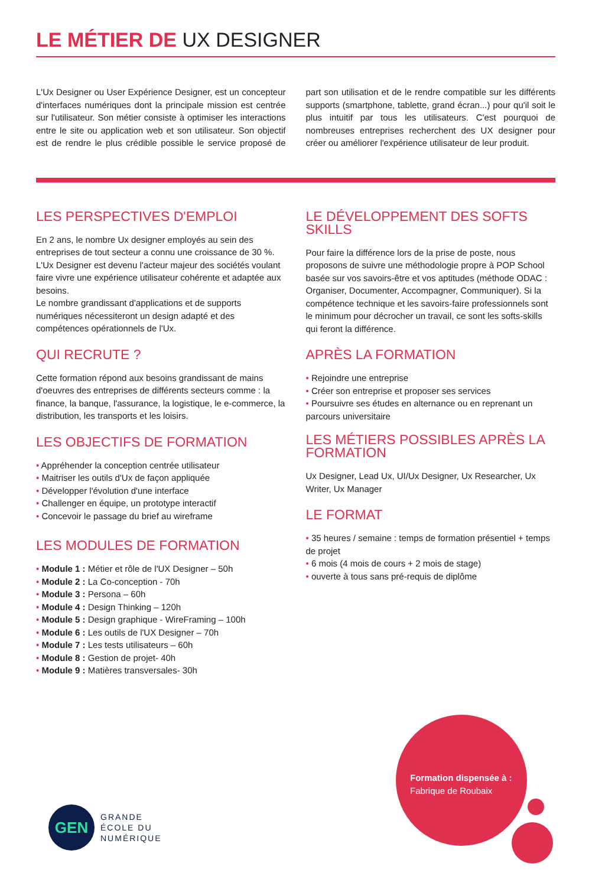LE MÉTIER DE UX DESIGNER
L'Ux Designer ou User Expérience Designer, est un concepteur d'interfaces numériques dont la principale mission est centrée sur l'utilisateur. Son métier consiste à optimiser les interactions entre le site ou application web et son utilisateur. Son objectif est de rendre le plus crédible possible le service proposé de part son utilisation et de le rendre compatible sur les différents supports (smartphone, tablette, grand écran...) pour qu'il soit le plus intuitif par tous les utilisateurs. C'est pourquoi de nombreuses entreprises recherchent des UX designer pour créer ou améliorer l'expérience utilisateur de leur produit.
LES PERSPECTIVES D'EMPLOI
En 2 ans, le nombre Ux designer employés au sein des entreprises de tout secteur a connu une croissance de 30 %.
L'Ux Designer est devenu l'acteur majeur des sociétés voulant faire vivre une expérience utilisateur cohérente et adaptée aux besoins.
Le nombre grandissant d'applications et de supports numériques nécessiteront un design adapté et des compétences opérationnels de l'Ux.
QUI RECRUTE ?
Cette formation répond aux besoins grandissant de mains d'oeuvres des entreprises de différents secteurs comme : la finance, la banque, l'assurance, la logistique, le e-commerce, la distribution, les transports et les loisirs.
LES OBJECTIFS DE FORMATION
Appréhender la conception centrée utilisateur
Maitriser les outils d'Ux de façon appliquée
Développer l'évolution d'une interface
Challenger en équipe, un prototype interactif
Concevoir le passage du brief au wireframe
LES MODULES DE FORMATION
Module 1 : Métier et rôle de l'UX Designer – 50h
Module 2 : La Co-conception - 70h
Module 3 : Persona – 60h
Module 4 : Design Thinking – 120h
Module 5 : Design graphique - WireFraming – 100h
Module 6 : Les outils de l'UX Designer – 70h
Module 7 : Les tests utilisateurs – 60h
Module 8 : Gestion de projet- 40h
Module 9 : Matières transversales- 30h
LE DÉVELOPPEMENT DES SOFTS SKILLS
Pour faire la différence lors de la prise de poste, nous proposons de suivre une méthodologie propre à POP School basée sur vos savoirs-être et vos aptitudes (méthode ODAC : Organiser, Documenter, Accompagner, Communiquer). Si la compétence technique et les savoirs-faire professionnels sont le minimum pour décrocher un travail, ce sont les softs-skills qui feront la différence.
APRÈS LA FORMATION
Rejoindre une entreprise
Créer son entreprise et proposer ses services
Poursuivre ses études en alternance ou en reprenant un parcours universitaire
LES MÉTIERS POSSIBLES APRÈS LA FORMATION
Ux Designer, Lead Ux, UI/Ux Designer, Ux Researcher, Ux Writer, Ux Manager
LE FORMAT
35 heures / semaine : temps de formation présentiel + temps de projet
6 mois (4 mois de cours + 2 mois de stage)
ouverte à tous sans pré-requis de diplôme
Formation dispensée à :
Fabrique de Roubaix
GEN
GRANDE
ÉCOLE DU
NUMÉRIQUE